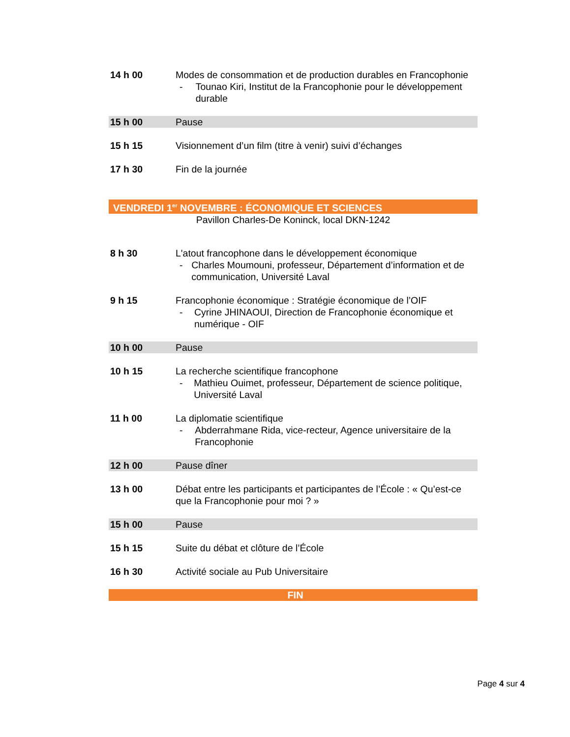14 h 00 Modes de consommation et de production durables en Francophonie
- Tounao Kiri, Institut de la Francophonie pour le développement durable
15 h 00 Pause
15 h 15 Visionnement d’un film (titre à venir) suivi d’échanges
17 h 30 Fin de la journée
VENDREDI 1<sup>er</sup> NOVEMBRE : ÉCONOMIQUE ET SCIENCES
Pavillon Charles-De Koninck, local DKN-1242
8 h 30 L'atout francophone dans le développement économique
- Charles Moumouni, professeur, Département d’information et de communication, Université Laval
9 h 15 Francophonie économique : Stratégie économique de l’OIF
- Cyrine JHINAOUI, Direction de Francophonie économique et numérique - OIF
10 h 00 Pause
10 h 15 La recherche scientifique francophone
- Mathieu Ouimet, professeur, Département de science politique, Université Laval
11 h 00 La diplomatie scientifique
- Abderrahmane Rida, vice-recteur, Agence universitaire de la Francophonie
12 h 00 Pause dîner
13 h 00 Débat entre les participants et participantes de l’École : « Qu’est-ce que la Francophonie pour moi ? »
15 h 00 Pause
15 h 15 Suite du débat et clôture de l’École
16 h 30 Activité sociale au Pub Universitaire
FIN
Page 4 sur 4